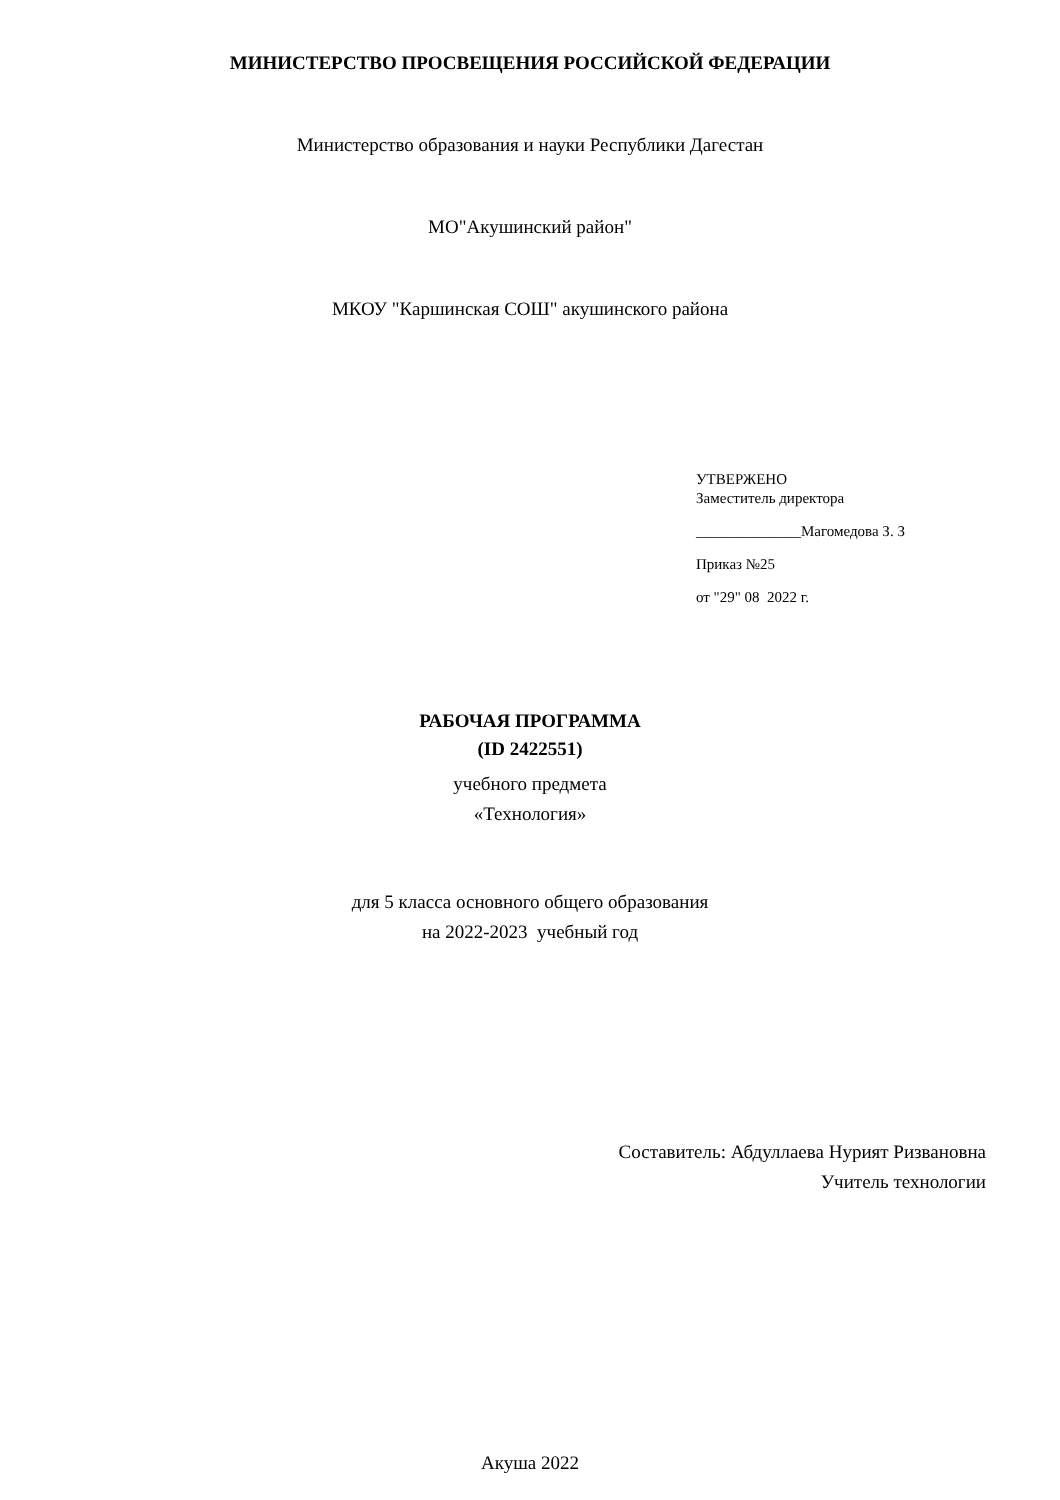МИНИСТЕРСТВО ПРОСВЕЩЕНИЯ РОССИЙСКОЙ ФЕДЕРАЦИИ
Министерство образования и науки Республики Дагестан
МО"Акушинский район"
МКОУ "Каршинская СОШ" акушинского района
УТВЕРЖЕНО
Заместитель директора
______________Магомедова З. З
Приказ №25
от "29" 08 2022 г.
РАБОЧАЯ ПРОГРАММА
(ID 2422551)
учебного предмета
«Технология»
для 5 класса основного общего образования
на 2022-2023 учебный год
Составитель: Абдуллаева Нурият Ризвановна
Учитель технологии
Акуша 2022